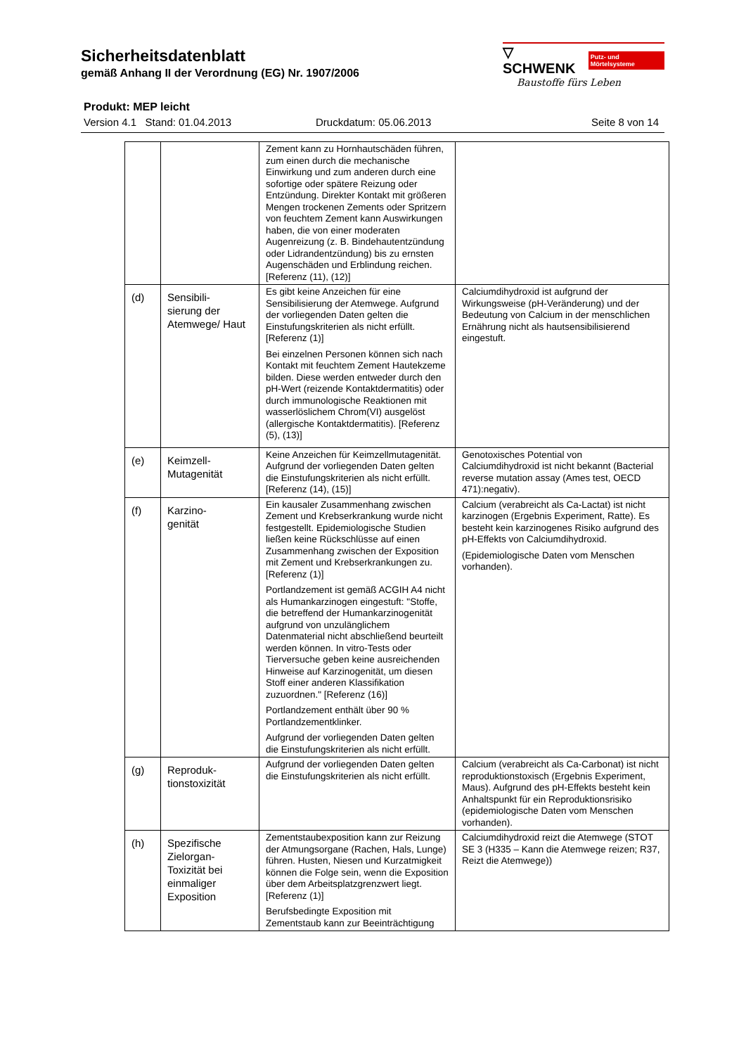Sicherheitsdatenblatt
gemäß Anhang II der Verordnung (EG) Nr. 1907/2006
▽ SCHWENK Putz- und Mörtelsysteme
Baustoffe fürs Leben
Produkt: MEP leicht
Version 4.1 Stand: 01.04.2013 Druckdatum: 05.06.2013 Seite 8 von 14
| | | Zement kann zu Hornhautschäden führen, zum einen durch die mechanische Einwirkung und zum anderen durch eine sofortige oder spätere Reizung oder Entzündung. Direkter Kontakt mit größeren Mengen trockenen Zements oder Spritzern von feuchtem Zement kann Auswirkungen haben, die von einer moderaten Augenreizung (z. B. Bindehautentzündung oder Lidrandentzündung) bis zu ernsten Augenschäden und Erblindung reichen. [Referenz (11), (12)] | |
| (d) | Sensibili- sierung der Atemwege/ Haut | Es gibt keine Anzeichen für eine Sensibilisierung der Atemwege. Aufgrund der vorliegenden Daten gelten die Einstufungskriterien als nicht erfüllt. [Referenz (1)] Bei einzelnen Personen können sich nach Kontakt mit feuchtem Zement Hautekzeme bilden. Diese werden entweder durch den pH-Wert (reizende Kontaktdermatitis) oder durch immunologische Reaktionen mit wasserlöslichem Chrom(VI) ausgelöst (allergische Kontaktdermatitis). [Referenz (5), (13)] | Calciumdihydroxid ist aufgrund der Wirkungsweise (pH-Veränderung) und der Bedeutung von Calcium in der menschlichen Ernährung nicht als hautsensibilisierend eingestuft. |
| (e) | Keimzell-Mutagenität | Keine Anzeichen für Keimzellmutagenität. Aufgrund der vorliegenden Daten gelten die Einstufungskriterien als nicht erfüllt. [Referenz (14), (15)] | Genotoxisches Potential von Calciumdihydroxid ist nicht bekannt (Bacterial reverse mutation assay (Ames test, OECD 471):negativ). |
| (f) | Karzino- genität | Ein kausaler Zusammenhang zwischen Zement und Krebserkrankung wurde nicht festgestellt. Epidemiologische Studien ließen keine Rückschlüsse auf einen Zusammenhang zwischen der Exposition mit Zement und Krebserkrankungen zu. [Referenz (1)] Portlandzement ist gemäß ACGIH A4 nicht als Humankarzinogen eingestuft: "Stoffe, die betreffend der Humankarzinogenität aufgrund von unzulänglichem Datenmaterial nicht abschließend beurteilt werden können. In vitro-Tests oder Tierversuche geben keine ausreichenden Hinweise auf Karzinogenität, um diesen Stoff einer anderen Klassifikation zuzuordnen." [Referenz (16)] Portlandzement enthält über 90 % Portlandzementklinker. Aufgrund der vorliegenden Daten gelten die Einstufungskriterien als nicht erfüllt. | Calcium (verabreicht als Ca-Lactat) ist nicht karzinogen (Ergebnis Experiment, Ratte). Es besteht kein karzinogenes Risiko aufgrund des pH-Effekts von Calciumdihydroxid. (Epidemiologische Daten vom Menschen vorhanden). |
| (g) | Reproduk- tionstoxizität | Aufgrund der vorliegenden Daten gelten die Einstufungskriterien als nicht erfüllt. | Calcium (verabreicht als Ca-Carbonat) ist nicht reproduktionstoxisch (Ergebnis Experiment, Maus). Aufgrund des pH-Effekts besteht kein Anhaltspunkt für ein Reproduktionsrisiko (epidemiologische Daten vom Menschen vorhanden). |
| (h) | Spezifische Zielorgan-Toxizität bei einmaliger Exposition | Zementstaubexposition kann zur Reizung der Atmungsorgane (Rachen, Hals, Lunge) führen. Husten, Niesen und Kurzatmigkeit können die Folge sein, wenn die Exposition über dem Arbeitsplatzgrenzwert liegt. [Referenz (1)] Berufsbedingte Exposition mit Zementstaub kann zur Beeinträchtigung | Calciumdihydroxid reizt die Atemwege (STOT SE 3 (H335 – Kann die Atemwege reizen; R37, Reizt die Atemwege)) |